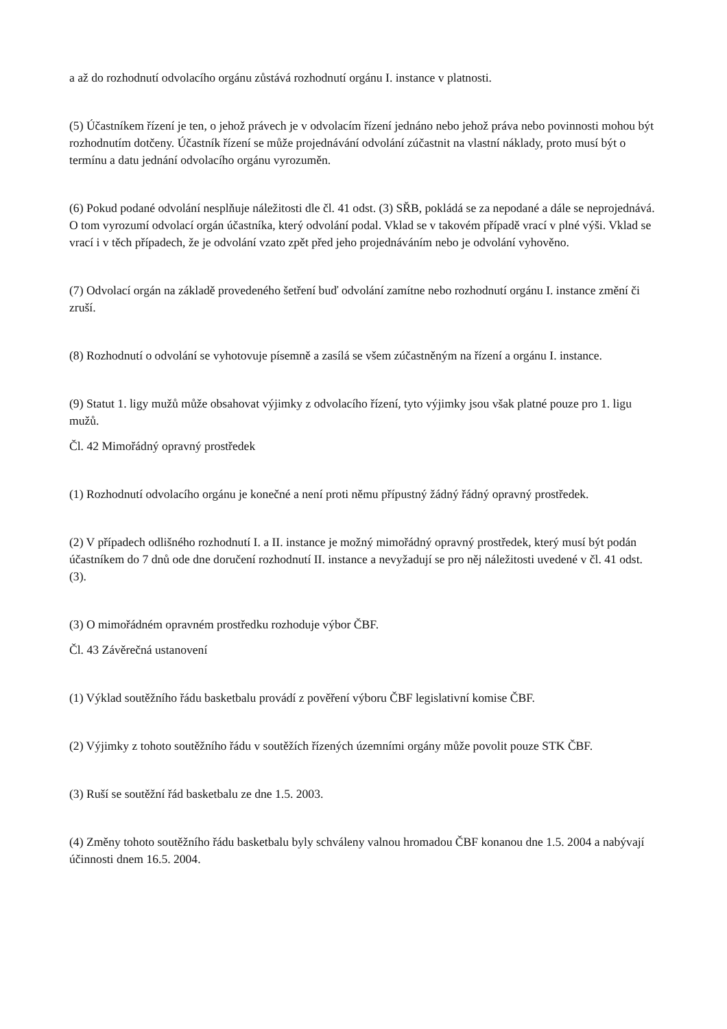a až do rozhodnutí odvolacího orgánu zůstává rozhodnutí orgánu I. instance v platnosti.
(5) Účastníkem řízení je ten, o jehož právech je v odvolacím řízení jednáno nebo jehož práva nebo povinnosti mohou být rozhodnutím dotčeny. Účastník řízení se může projednávání odvolání zúčastnit na vlastní náklady, proto musí být o termínu a datu jednání odvolacího orgánu vyrozuměn.
(6) Pokud podané odvolání nesplňuje náležitosti dle čl. 41 odst. (3) SŘB, pokládá se za nepodané a dále se neprojednává. O tom vyrozumí odvolací orgán účastníka, který odvolání podal. Vklad se v takovém případě vrací v plné výši. Vklad se vrací i v těch případech, že je odvolání vzato zpět před jeho projednáváním nebo je odvolání vyhověno.
(7) Odvolací orgán na základě provedeného šetření buď odvolání zamítne nebo rozhodnutí orgánu I. instance změní či zruší.
(8) Rozhodnutí o odvolání se vyhotovuje písemně a zasílá se všem zúčastněným na řízení a orgánu I. instance.
(9) Statut 1. ligy mužů může obsahovat výjimky z odvolacího řízení, tyto výjimky jsou však platné pouze pro 1. ligu mužů.
Čl. 42 Mimořádný opravný prostředek
(1) Rozhodnutí odvolacího orgánu je konečné a není proti němu přípustný žádný řádný opravný prostředek.
(2) V případech odlišného rozhodnutí I. a II. instance je možný mimořádný opravný prostředek, který musí být podán účastníkem do 7 dnů ode dne doručení rozhodnutí II. instance a nevyžadují se pro něj náležitosti uvedené v čl. 41 odst. (3).
(3) O mimořádném opravném prostředku rozhoduje výbor ČBF.
Čl. 43 Závěrečná ustanovení
(1) Výklad soutěžního řádu basketbalu provádí z pověření výboru ČBF legislativní komise ČBF.
(2) Výjimky z tohoto soutěžního řádu v soutěžích řízených územními orgány může povolit pouze STK ČBF.
(3) Ruší se soutěžní řád basketbalu ze dne 1.5. 2003.
(4) Změny tohoto soutěžního řádu basketbalu byly schváleny valnou hromadou ČBF konanou dne 1.5. 2004 a nabývají účinnosti dnem 16.5. 2004.